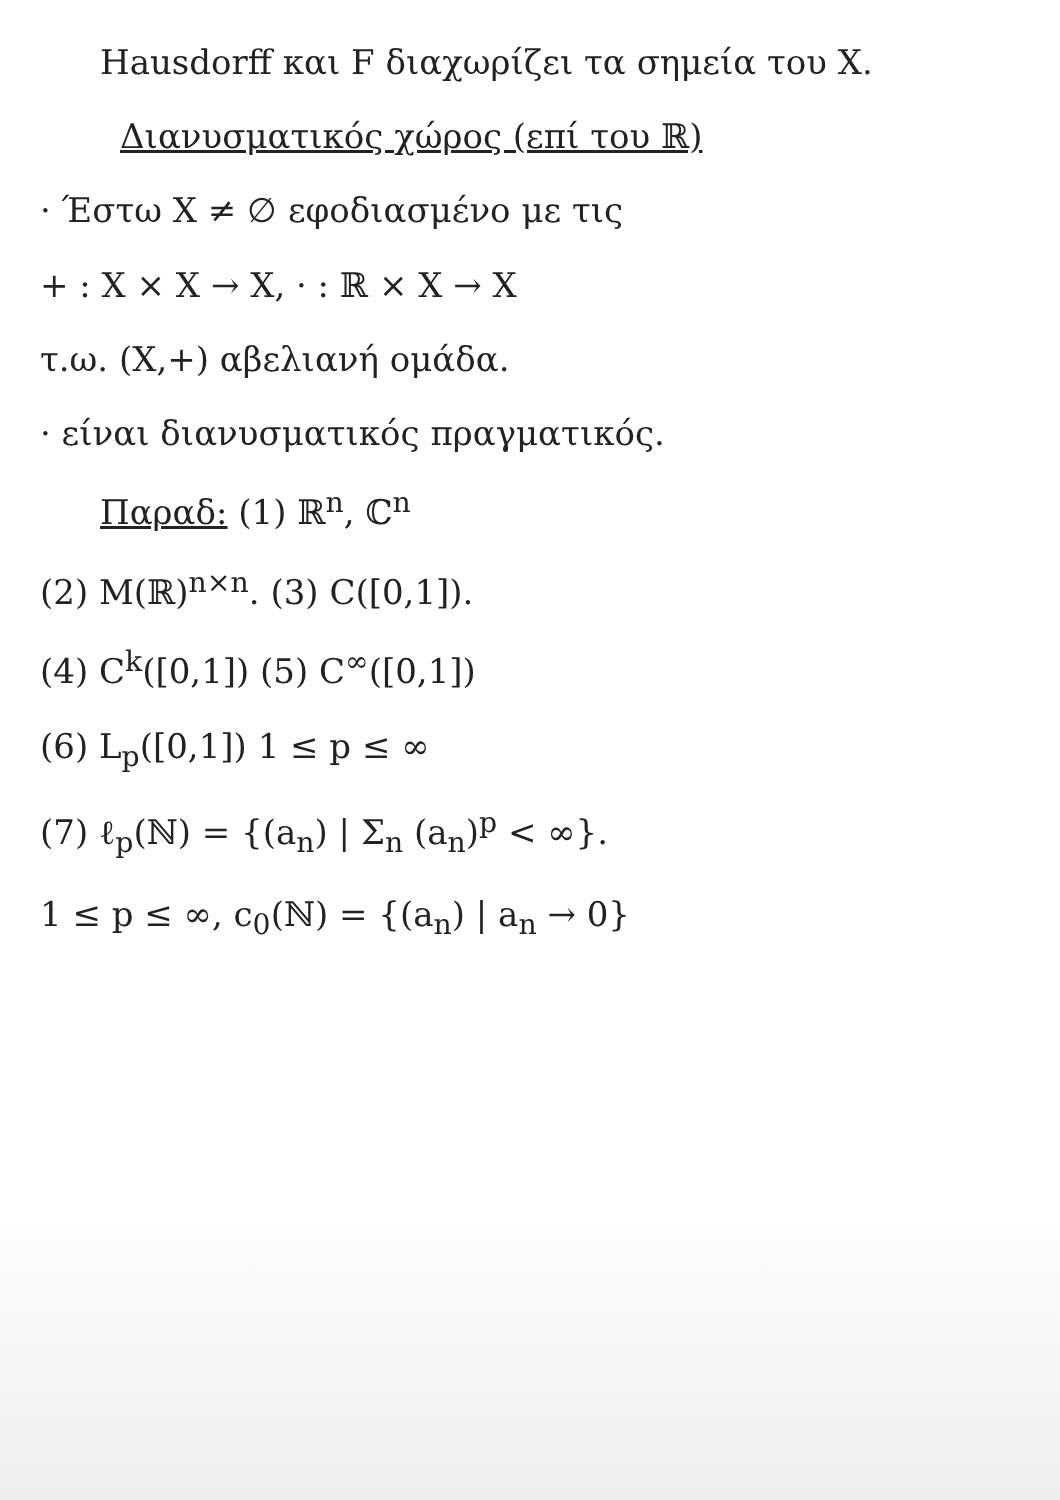Hausdorff και F διαχωρίζει τα σημεία του X.
Διανυσματικός χώρος (επί του ℝ)
· Έστω X ≠ ∅ εφοδιασμένο με τις
+ : X × X → X, · : ℝ × X → X
τ.ω. (X,+) αβελιανή ομάδα.
· είναι διανυσματικός πραγματικός.
Παραδ: (1) ℝ<sup>n</sup>, ℂ<sup>n</sup>
(2) M(ℝ)<sup>n×n</sup>. (3) C([0,1]).
(4) C<sup>k</sup>([0,1]) (5) C<sup>∞</sup>([0,1])
(6) L<sub>p</sub>([0,1]) 1 ≤ p ≤ ∞
(7) ℓ<sub>p</sub>(ℕ) = {(a<sub>n</sub>) | Σ<sub>n</sub> (a<sub>n</sub>)<sup>p</sup> < ∞}.
1 ≤ p ≤ ∞, c<sub>0</sub>(ℕ) = {(a<sub>n</sub>) | a<sub>n</sub> → 0}